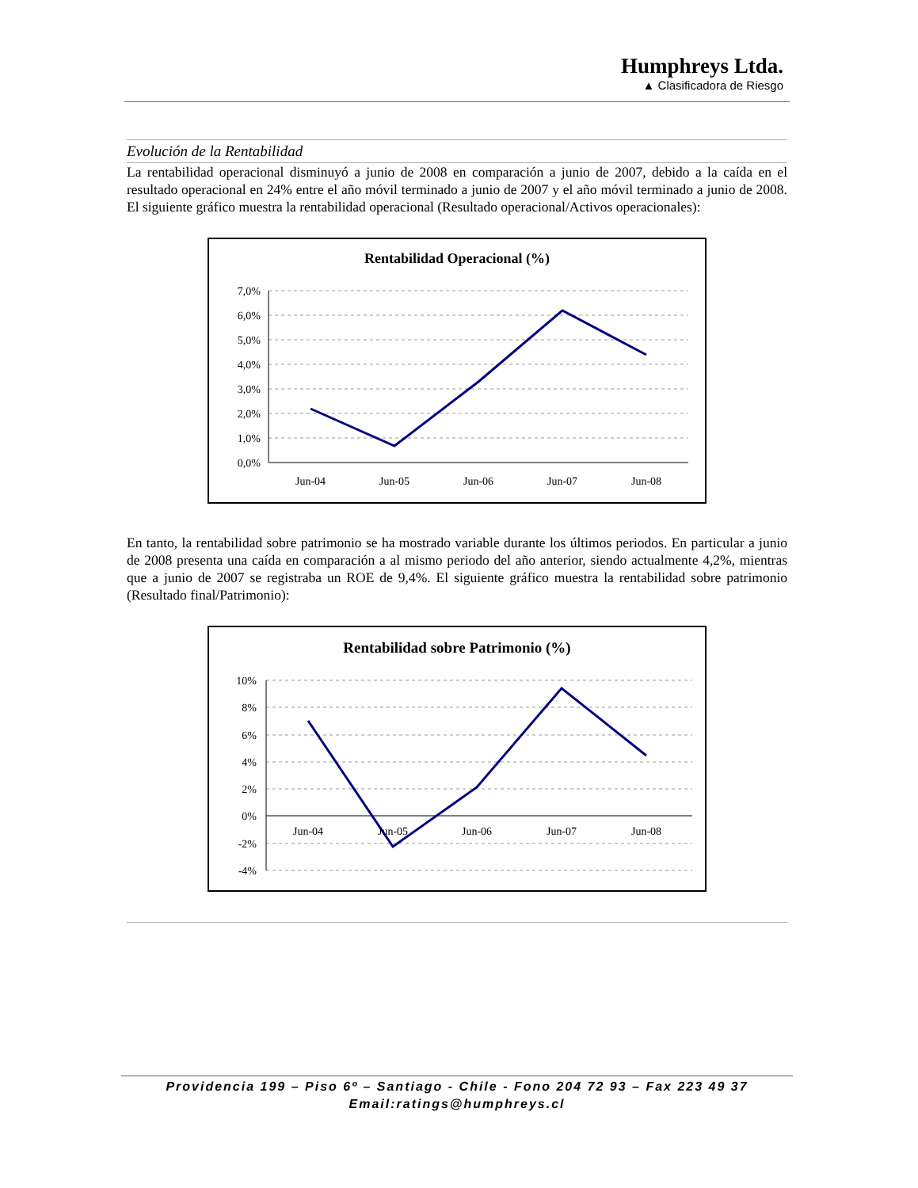Humphreys Ltda.
▲ Clasificadora de Riesgo
Evolución de la Rentabilidad
La rentabilidad operacional disminuyó a junio de 2008 en comparación a junio de 2007, debido a la caída en el resultado operacional en 24% entre el año móvil terminado a junio de 2007 y el año móvil terminado a junio de 2008. El siguiente gráfico muestra la rentabilidad operacional (Resultado operacional/Activos operacionales):
Rentabilidad Operacional (%)
7,0%
6,0%
5,0%
4,0%
3,0%
2,0%
1,0%
0,0%
Jun-04
Jun-05
Jun-06
Jun-07
Jun-08
En tanto, la rentabilidad sobre patrimonio se ha mostrado variable durante los últimos periodos. En particular a junio de 2008 presenta una caída en comparación a al mismo periodo del año anterior, siendo actualmente 4,2%, mientras que a junio de 2007 se registraba un ROE de 9,4%. El siguiente gráfico muestra la rentabilidad sobre patrimonio (Resultado final/Patrimonio):
Rentabilidad sobre Patrimonio (%)
10%
8%
6%
4%
2%
0%
-2%
-4%
Jun-04
Jun-05
Jun-06
Jun-07
Jun-08
Providencia 199 – Piso 6º – Santiago - Chile - Fono 204 72 93 – Fax 223 49 37
Email:ratings@humphreys.cl